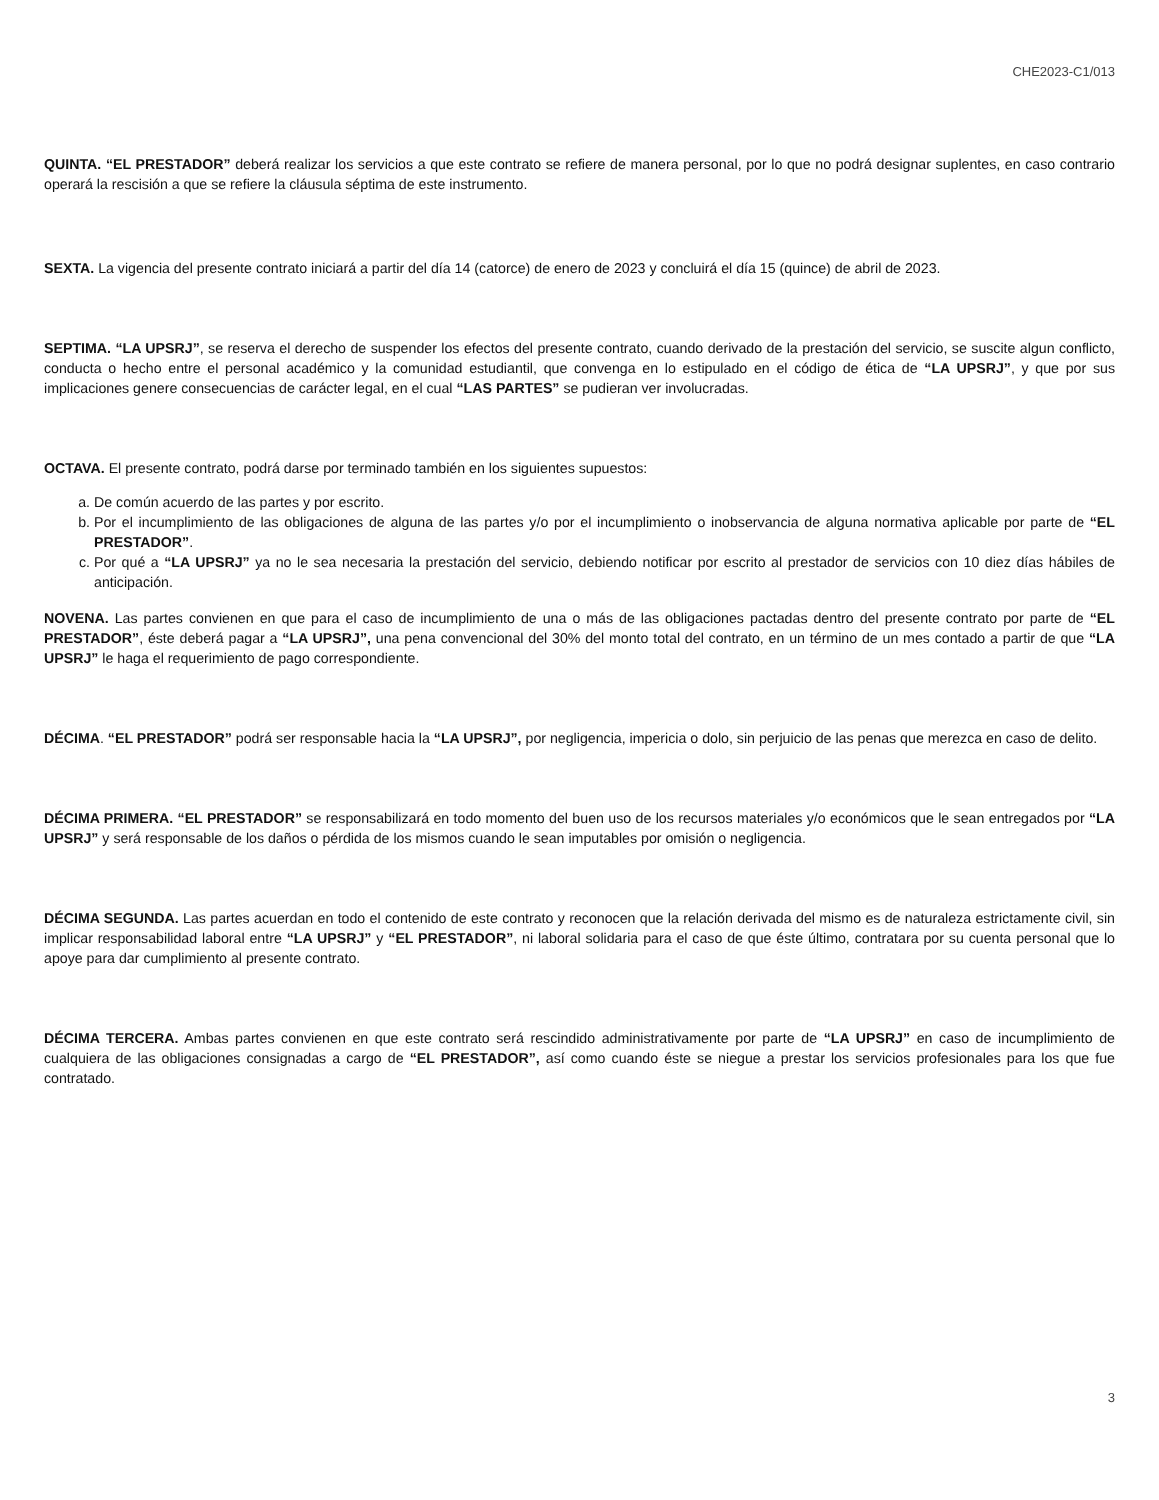CHE2023-C1/013
QUINTA. “EL PRESTADOR” deberá realizar los servicios a que este contrato se refiere de manera personal, por lo que no podrá designar suplentes, en caso contrario operará la rescisión a que se refiere la cláusula séptima de este instrumento.
SEXTA. La vigencia del presente contrato iniciará a partir del día 14 (catorce) de enero de 2023 y concluirá el día 15 (quince) de abril de 2023.
SEPTIMA. “LA UPSRJ”, se reserva el derecho de suspender los efectos del presente contrato, cuando derivado de la prestación del servicio, se suscite algun conflicto, conducta o hecho entre el personal académico y la comunidad estudiantil, que convenga en lo estipulado en el código de ética de “LA UPSRJ”, y que por sus implicaciones genere consecuencias de carácter legal, en el cual “LAS PARTES” se pudieran ver involucradas.
OCTAVA. El presente contrato, podrá darse por terminado también en los siguientes supuestos:
a. De común acuerdo de las partes y por escrito.
b. Por el incumplimiento de las obligaciones de alguna de las partes y/o por el incumplimiento o inobservancia de alguna normativa aplicable por parte de “EL PRESTADOR”.
c. Por qué a “LA UPSRJ” ya no le sea necesaria la prestación del servicio, debiendo notificar por escrito al prestador de servicios con 10 diez días hábiles de anticipación.
NOVENA. Las partes convienen en que para el caso de incumplimiento de una o más de las obligaciones pactadas dentro del presente contrato por parte de “EL PRESTADOR”, éste deberá pagar a “LA UPSRJ”, una pena convencional del 30% del monto total del contrato, en un término de un mes contado a partir de que “LA UPSRJ” le haga el requerimiento de pago correspondiente.
DÉCIMA. “EL PRESTADOR” podrá ser responsable hacia la “LA UPSRJ”, por negligencia, impericia o dolo, sin perjuicio de las penas que merezca en caso de delito.
DÉCIMA PRIMERA. “EL PRESTADOR” se responsabilizará en todo momento del buen uso de los recursos materiales y/o económicos que le sean entregados por “LA UPSRJ” y será responsable de los daños o pérdida de los mismos cuando le sean imputables por omisión o negligencia.
DÉCIMA SEGUNDA. Las partes acuerdan en todo el contenido de este contrato y reconocen que la relación derivada del mismo es de naturaleza estrictamente civil, sin implicar responsabilidad laboral entre “LA UPSRJ” y “EL PRESTADOR”, ni laboral solidaria para el caso de que éste último, contratara por su cuenta personal que lo apoye para dar cumplimiento al presente contrato.
DÉCIMA TERCERA. Ambas partes convienen en que este contrato será rescindido administrativamente por parte de “LA UPSRJ” en caso de incumplimiento de cualquiera de las obligaciones consignadas a cargo de “EL PRESTADOR”, así como cuando éste se niegue a prestar los servicios profesionales para los que fue contratado.
3